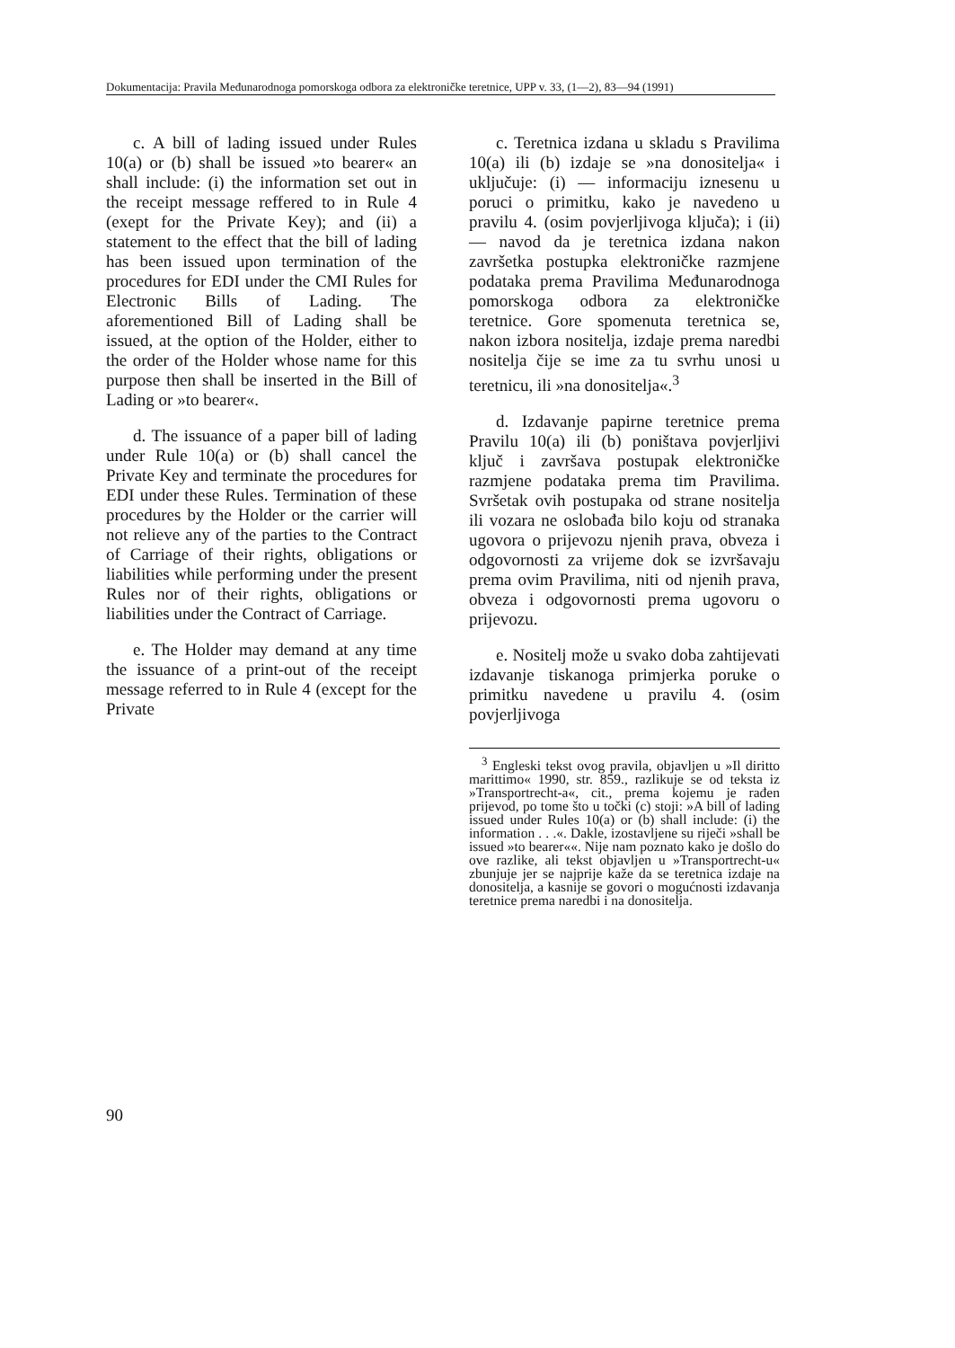Dokumentacija: Pravila Međunarodnoga pomorskoga odbora za elektroničke teretnice, UPP v. 33, (1—2), 83—94 (1991)
c. A bill of lading issued under Rules 10(a) or (b) shall be issued »to bearer« an shall include: (i) the information set out in the receipt message reffered to in Rule 4 (exept for the Private Key); and (ii) a statement to the effect that the bill of lading has been issued upon termination of the procedures for EDI under the CMI Rules for Electronic Bills of Lading. The aforementioned Bill of Lading shall be issued, at the option of the Holder, either to the order of the Holder whose name for this purpose then shall be inserted in the Bill of Lading or »to bearer«.
d. The issuance of a paper bill of lading under Rule 10(a) or (b) shall cancel the Private Key and terminate the procedures for EDI under these Rules. Termination of these procedures by the Holder or the carrier will not relieve any of the parties to the Contract of Carriage of their rights, obligations or liabilities while performing under the present Rules nor of their rights, obligations or liabilities under the Contract of Carriage.
e. The Holder may demand at any time the issuance of a print-out of the receipt message referred to in Rule 4 (except for the Private
c. Teretnica izdana u skladu s Pravilima 10(a) ili (b) izdaje se »na donositelja« i uključuje: (i) — informaciju iznesenu u poruci o primitku, kako je navedeno u pravilu 4. (osim povjerljivoga ključa); i (ii) — navod da je teretnica izdana nakon završetka postupka elektroničke razmjene podataka prema Pravilima Međunarodnoga pomorskoga odbora za elektroničke teretnice. Gore spomenuta teretnica se, nakon izbora nositelja, izdaje prema naredbi nositelja čije se ime za tu svrhu unosi u teretnicu, ili »na donositelja«.<sup>3</sup>
d. Izdavanje papirne teretnice prema Pravilu 10(a) ili (b) poništava povjerljivi ključ i završava postupak elektroničke razmjene podataka prema tim Pravilima. Svršetak ovih postupaka od strane nositelja ili vozara ne oslobađa bilo koju od stranaka ugovora o prijevozu njenih prava, obveza i odgovornosti za vrijeme dok se izvršavaju prema ovim Pravilima, niti od njenih prava, obveza i odgovornosti prema ugovoru o prijevozu.
e. Nositelj može u svako doba zahtijevati izdavanje tiskanoga primjerka poruke o primitku navedene u pravilu 4. (osim povjerljivoga
<sup>3</sup> Engleski tekst ovog pravila, objavljen u »Il diritto marittimo« 1990, str. 859., razlikuje se od teksta iz »Transportrecht-a«, cit., prema kojemu je rađen prijevod, po tome što u točki (c) stoji: »A bill of lading issued under Rules 10(a) or (b) shall include: (i) the information . . .«. Dakle, izostavljene su riječi »shall be issued »to bearer««. Nije nam poznato kako je došlo do ove razlike, ali tekst objavljen u »Transportrecht-u« zbunjuje jer se najprije kaže da se teretnica izdaje na donositelja, a kasnije se govori o mogućnosti izdavanja teretnice prema naredbi i na donositelja.
90